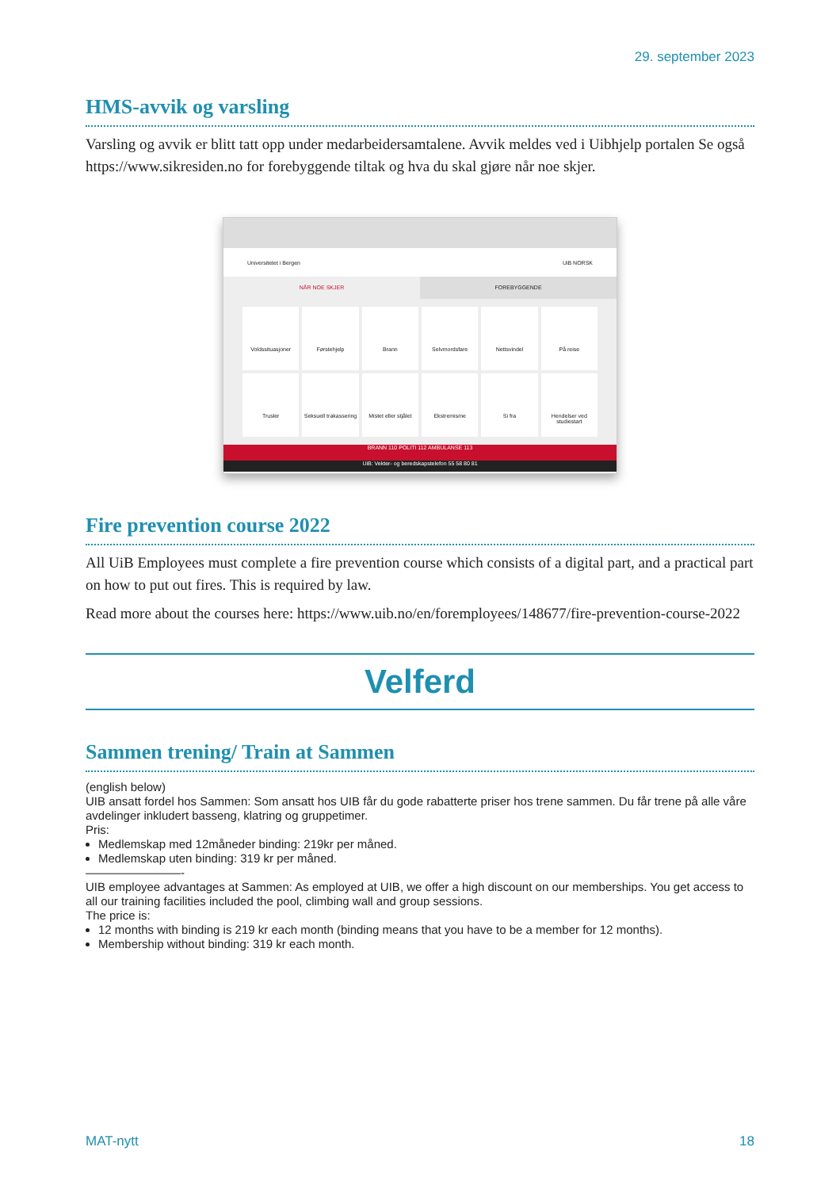29. september 2023
HMS-avvik og varsling
Varsling og avvik er blitt tatt opp under medarbeidersamtalene. Avvik meldes ved i Uibhjelp portalen Se også https://www.sikresiden.no for forebyggende tiltak og hva du skal gjøre når noe skjer.
Universitetet i Bergen UiB NORSK
NÅR NOE SKJER FOREBYGGENDE
Voldssituasjoner
Førstehjelp
Brann
Selvmordsfare
Nettsvindel
På reise
Trusler
Seksuell trakassering
Mistet eller stjålet
Ekstremisme
Si fra
Hendelser ved studiestart
BRANN 110 POLITI 112 AMBULANSE 113
UiB: Vekter- og beredskapstelefon 55 58 80 81
Fire prevention course 2022
All UiB Employees must complete a fire prevention course which consists of a digital part, and a practical part on how to put out fires. This is required by law.
Read more about the courses here: https://www.uib.no/en/foremployees/148677/fire-prevention-course-2022
Velferd
Sammen trening/ Train at Sammen
(english below)
UIB ansatt fordel hos Sammen: Som ansatt hos UIB får du gode rabatterte priser hos trene sammen. Du får trene på alle våre avdelinger inkludert basseng, klatring og gruppetimer.
Pris:
Medlemskap med 12måneder binding: 219kr per måned.
Medlemskap uten binding: 319 kr per måned.
————————-
UIB employee advantages at Sammen: As employed at UIB, we offer a high discount on our memberships. You get access to all our training facilities included the pool, climbing wall and group sessions.
The price is:
12 months with binding is 219 kr each month (binding means that you have to be a member for 12 months).
Membership without binding: 319 kr each month.
MAT-nytt 18